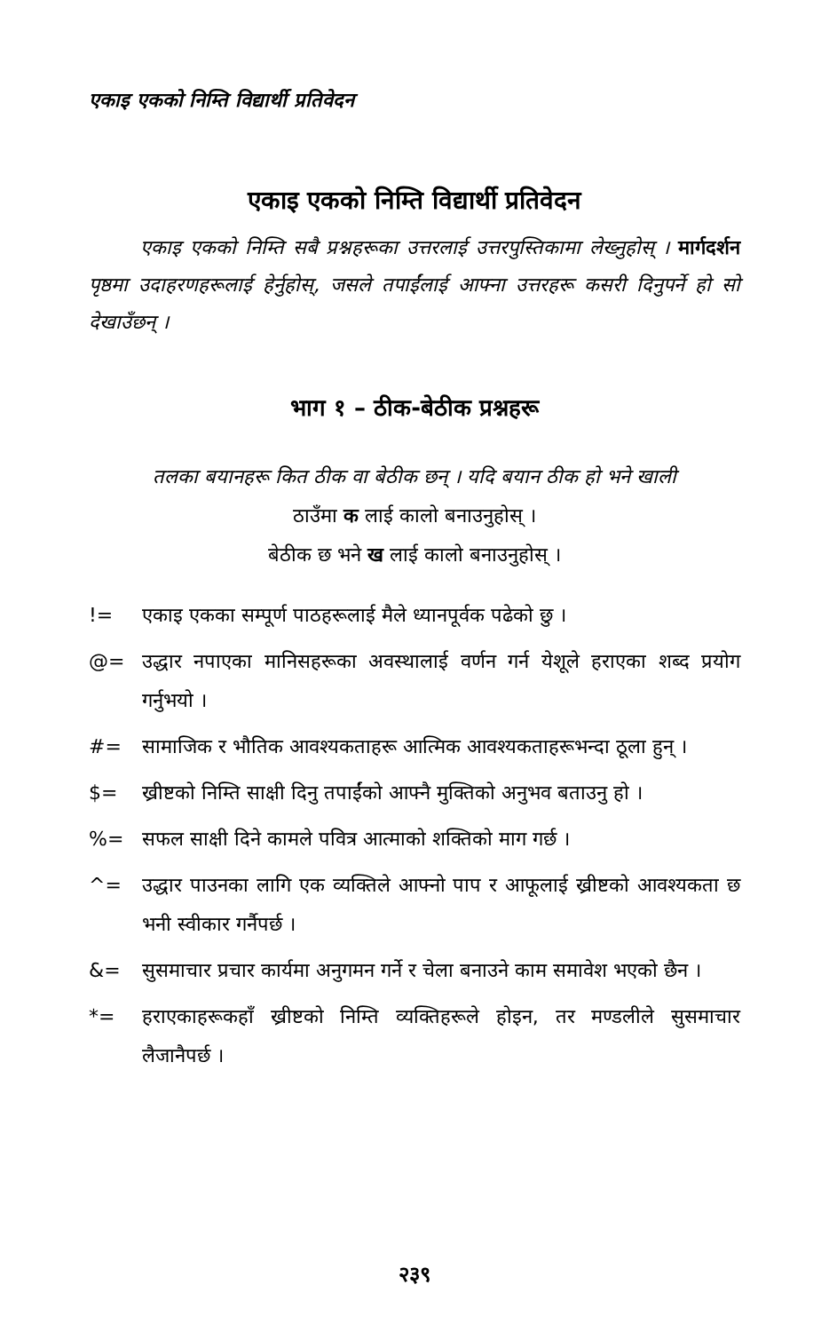एकाइ एकको निम्ति विद्यार्थी प्रतिवेदन
एकाइ एकको निम्ति विद्यार्थी प्रतिवेदन
एकाइ एकको निम्ति सबै प्रश्नहरूका उत्तरलाई उत्तरपुस्तिकामा लेख्नुहोस् । मार्गदर्शन पृष्ठमा उदाहरणहरूलाई हेर्नुहोस्, जसले तपाईंलाई आफ्ना उत्तरहरू कसरी दिनुपर्ने हो सो देखाउँछन् ।
भाग १ – ठीक-बेठीक प्रश्नहरू
तलका बयानहरू कित ठीक वा बेठीक छन् । यदि बयान ठीक हो भने खाली
ठाउँमा क लाई कालो बनाउनुहोस् ।
बेठीक छ भने ख लाई कालो बनाउनुहोस् ।
!= एकाइ एकका सम्पूर्ण पाठहरूलाई मैले ध्यानपूर्वक पढेको छु ।
@= उद्धार नपाएका मानिसहरूका अवस्थालाई वर्णन गर्न येशूले हराएका शब्द प्रयोग गर्नुभयो ।
#= सामाजिक र भौतिक आवश्यकताहरू आत्मिक आवश्यकताहरूभन्दा ठूला हुन् ।
$= ख्रीष्टको निम्ति साक्षी दिनु तपाईंको आफ्नै मुक्तिको अनुभव बताउनु हो ।
%= सफल साक्षी दिने कामले पवित्र आत्माको शक्तिको माग गर्छ ।
^= उद्धार पाउनका लागि एक व्यक्तिले आफ्नो पाप र आफूलाई ख्रीष्टको आवश्यकता छ भनी स्वीकार गर्नैपर्छ ।
&= सुसमाचार प्रचार कार्यमा अनुगमन गर्ने र चेला बनाउने काम समावेश भएको छैन ।
*= हराएकाहरूकहाँ ख्रीष्टको निम्ति व्यक्तिहरूले होइन, तर मण्डलीले सुसमाचार लैजानैपर्छ ।
२३९